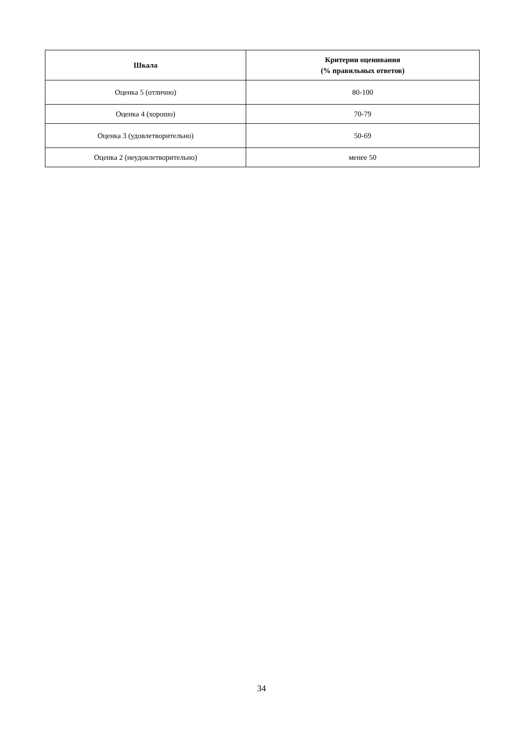| Шкала | Критерии оценивания (% правильных ответов) |
| --- | --- |
| Оценка 5 (отлично) | 80-100 |
| Оценка 4 (хорошо) | 70-79 |
| Оценка 3 (удовлетворительно) | 50-69 |
| Оценка 2 (неудовлетворительно) | менее 50 |
34